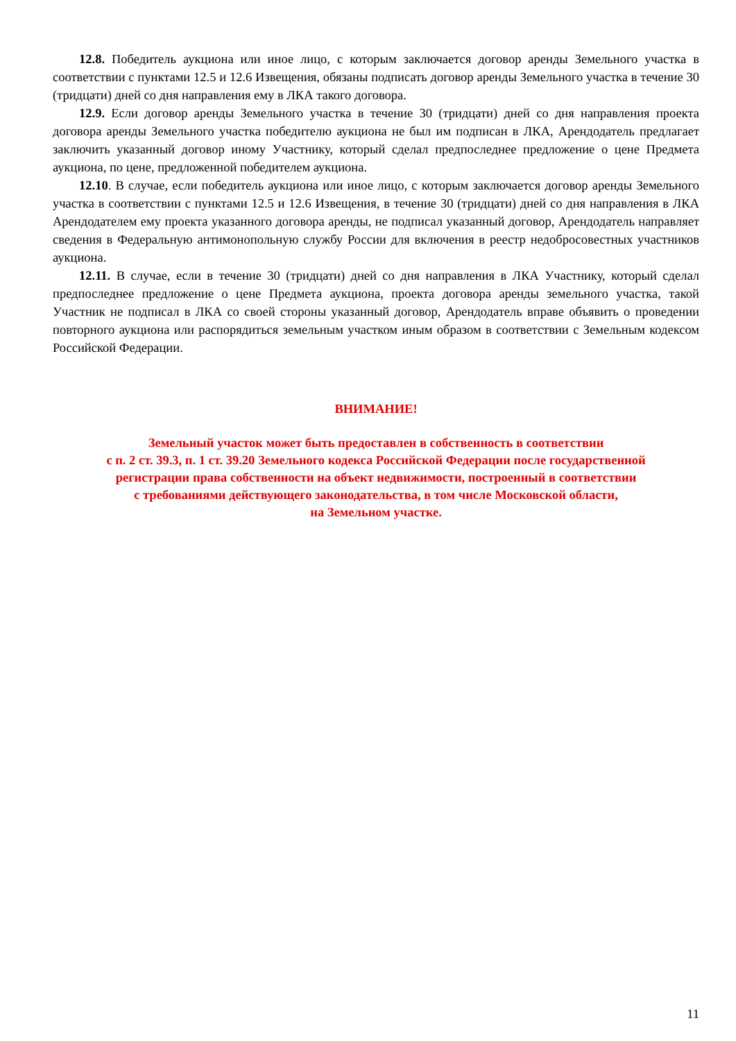12.8. Победитель аукциона или иное лицо, с которым заключается договор аренды Земельного участка в соответствии с пунктами 12.5 и 12.6 Извещения, обязаны подписать договор аренды Земельного участка в течение 30 (тридцати) дней со дня направления ему в ЛКА такого договора.
12.9. Если договор аренды Земельного участка в течение 30 (тридцати) дней со дня направления проекта договора аренды Земельного участка победителю аукциона не был им подписан в ЛКА, Арендодатель предлагает заключить указанный договор иному Участнику, который сделал предпоследнее предложение о цене Предмета аукциона, по цене, предложенной победителем аукциона.
12.10. В случае, если победитель аукциона или иное лицо, с которым заключается договор аренды Земельного участка в соответствии с пунктами 12.5 и 12.6 Извещения, в течение 30 (тридцати) дней со дня направления в ЛКА Арендодателем ему проекта указанного договора аренды, не подписал указанный договор, Арендодатель направляет сведения в Федеральную антимонопольную службу России для включения в реестр недобросовестных участников аукциона.
12.11. В случае, если в течение 30 (тридцати) дней со дня направления в ЛКА Участнику, который сделал предпоследнее предложение о цене Предмета аукциона, проекта договора аренды земельного участка, такой Участник не подписал в ЛКА со своей стороны указанный договор, Арендодатель вправе объявить о проведении повторного аукциона или распорядиться земельным участком иным образом в соответствии с Земельным кодексом Российской Федерации.
ВНИМАНИЕ!
Земельный участок может быть предоставлен в собственность в соответствии
с п. 2 ст. 39.3, п. 1 ст. 39.20 Земельного кодекса Российской Федерации после государственной
регистрации права собственности на объект недвижимости, построенный в соответствии
с требованиями действующего законодательства, в том числе Московской области,
на Земельном участке.
11